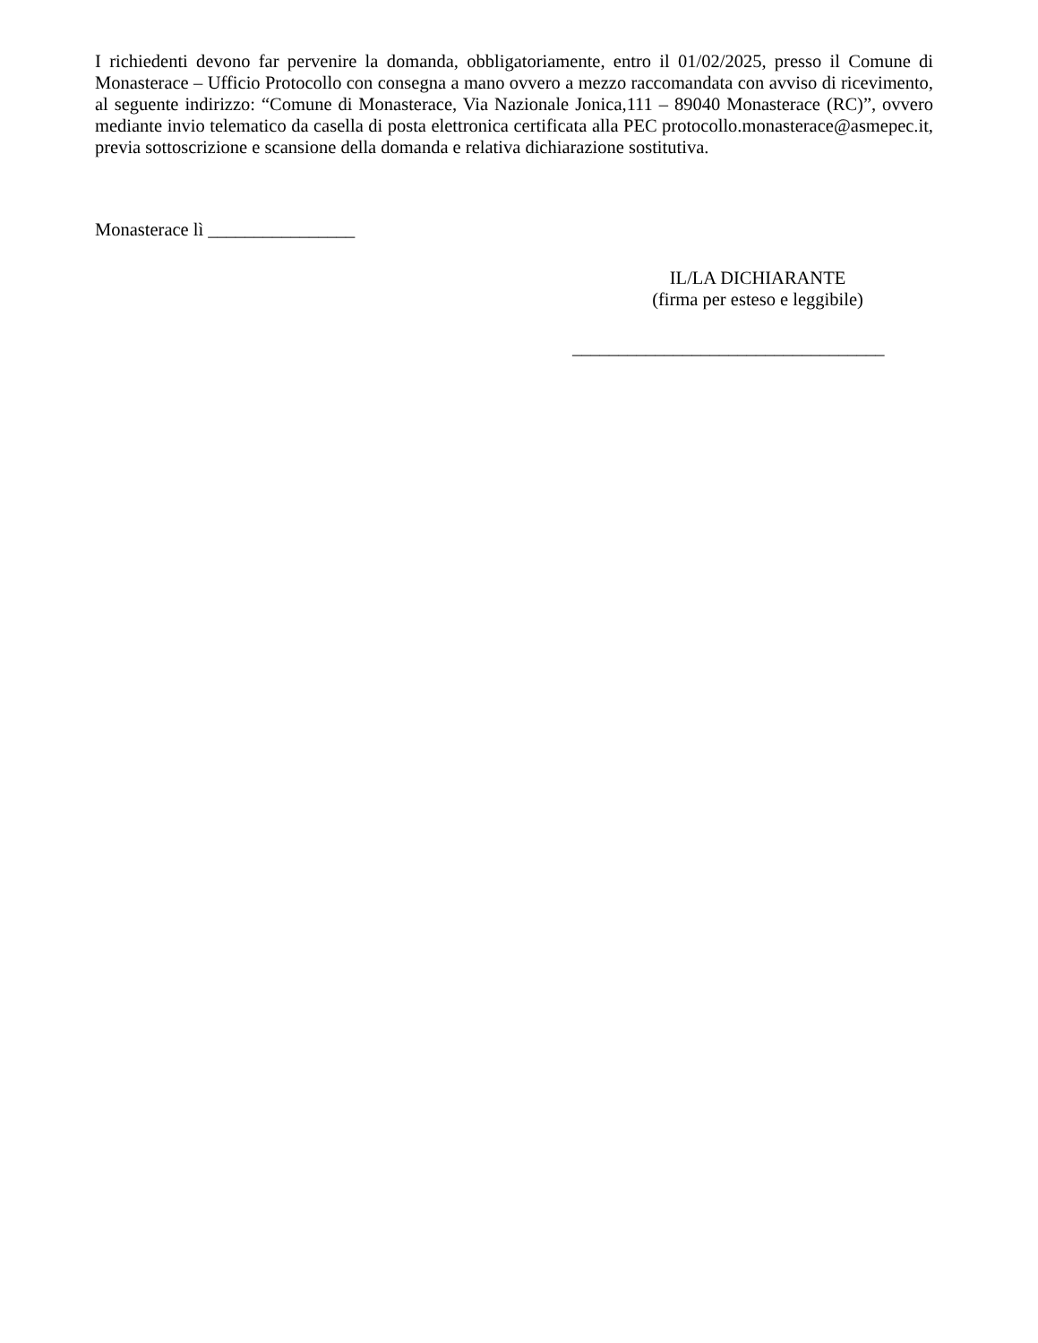I richiedenti devono far pervenire la domanda, obbligatoriamente, entro il 01/02/2025, presso il Comune di Monasterace – Ufficio Protocollo con consegna a mano ovvero a mezzo raccomandata con avviso di ricevimento, al seguente indirizzo: “Comune di Monasterace, Via Nazionale Jonica,111 – 89040 Monasterace (RC)”, ovvero mediante invio telematico da casella di posta elettronica certificata alla PEC protocollo.monasterace@asmepec.it, previa sottoscrizione e scansione della domanda e relativa dichiarazione sostitutiva.
Monasterace lì ________________
IL/LA DICHIARANTE
(firma per esteso e leggibile)
__________________________________